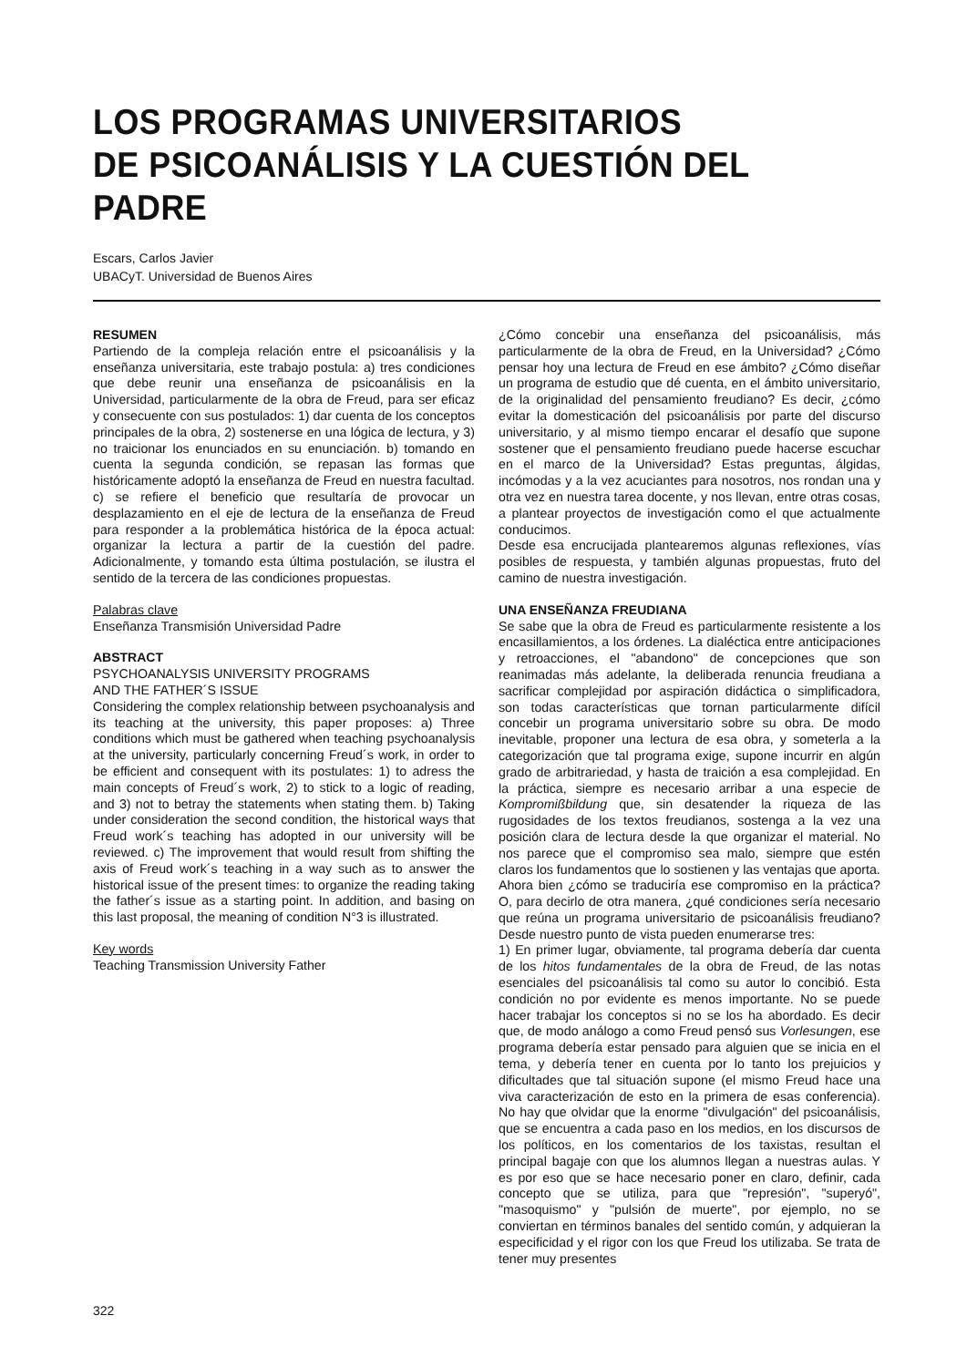LOS PROGRAMAS UNIVERSITARIOS
DE PSICOANÁLISIS Y LA CUESTIÓN DEL PADRE
Escars, Carlos Javier
UBACyT. Universidad de Buenos Aires
RESUMEN
Partiendo de la compleja relación entre el psicoanálisis y la enseñanza universitaria, este trabajo postula: a) tres condiciones que debe reunir una enseñanza de psicoanálisis en la Universidad, particularmente de la obra de Freud, para ser eficaz y consecuente con sus postulados: 1) dar cuenta de los conceptos principales de la obra, 2) sostenerse en una lógica de lectura, y 3) no traicionar los enunciados en su enunciación. b) tomando en cuenta la segunda condición, se repasan las formas que históricamente adoptó la enseñanza de Freud en nuestra facultad. c) se refiere el beneficio que resultaría de provocar un desplazamiento en el eje de lectura de la enseñanza de Freud para responder a la problemática histórica de la época actual: organizar la lectura a partir de la cuestión del padre. Adicionalmente, y tomando esta última postulación, se ilustra el sentido de la tercera de las condiciones propuestas.
Palabras clave
Enseñanza Transmisión Universidad Padre
ABSTRACT
PSYCHOANALYSIS UNIVERSITY PROGRAMS
AND THE FATHER´S ISSUE
Considering the complex relationship between psychoanalysis and its teaching at the university, this paper proposes: a) Three conditions which must be gathered when teaching psychoanalysis at the university, particularly concerning Freud´s work, in order to be efficient and consequent with its postulates: 1) to adress the main concepts of Freud´s work, 2) to stick to a logic of reading, and 3) not to betray the statements when stating them. b) Taking under consideration the second condition, the historical ways that Freud work´s teaching has adopted in our university will be reviewed. c) The improvement that would result from shifting the axis of Freud work´s teaching in a way such as to answer the historical issue of the present times: to organize the reading taking the father´s issue as a starting point. In addition, and basing on this last proposal, the meaning of condition N°3 is illustrated.
Key words
Teaching Transmission University Father
¿Cómo concebir una enseñanza del psicoanálisis, más particularmente de la obra de Freud, en la Universidad? ¿Cómo pensar hoy una lectura de Freud en ese ámbito? ¿Cómo diseñar un programa de estudio que dé cuenta, en el ámbito universitario, de la originalidad del pensamiento freudiano? Es decir, ¿cómo evitar la domesticación del psicoanálisis por parte del discurso universitario, y al mismo tiempo encarar el desafío que supone sostener que el pensamiento freudiano puede hacerse escuchar en el marco de la Universidad? Estas preguntas, álgidas, incómodas y a la vez acuciantes para nosotros, nos rondan una y otra vez en nuestra tarea docente, y nos llevan, entre otras cosas, a plantear proyectos de investigación como el que actualmente conducimos.
Desde esa encrucijada plantearemos algunas reflexiones, vías posibles de respuesta, y también algunas propuestas, fruto del camino de nuestra investigación.
UNA ENSEÑANZA FREUDIANA
Se sabe que la obra de Freud es particularmente resistente a los encasillamientos, a los órdenes. La dialéctica entre anticipaciones y retroacciones, el "abandono" de concepciones que son reanimadas más adelante, la deliberada renuncia freudiana a sacrificar complejidad por aspiración didáctica o simplificadora, son todas características que tornan particularmente difícil concebir un programa universitario sobre su obra. De modo inevitable, proponer una lectura de esa obra, y someterla a la categorización que tal programa exige, supone incurrir en algún grado de arbitrariedad, y hasta de traición a esa complejidad. En la práctica, siempre es necesario arribar a una especie de Kompromißbildung que, sin desatender la riqueza de las rugosidades de los textos freudianos, sostenga a la vez una posición clara de lectura desde la que organizar el material. No nos parece que el compromiso sea malo, siempre que estén claros los fundamentos que lo sostienen y las ventajas que aporta.
Ahora bien ¿cómo se traduciría ese compromiso en la práctica? O, para decirlo de otra manera, ¿qué condiciones sería necesario que reúna un programa universitario de psicoanálisis freudiano? Desde nuestro punto de vista pueden enumerarse tres:
1) En primer lugar, obviamente, tal programa debería dar cuenta de los hitos fundamentales de la obra de Freud, de las notas esenciales del psicoanálisis tal como su autor lo concibió. Esta condición no por evidente es menos importante. No se puede hacer trabajar los conceptos si no se los ha abordado. Es decir que, de modo análogo a como Freud pensó sus Vorlesungen, ese programa debería estar pensado para alguien que se inicia en el tema, y debería tener en cuenta por lo tanto los prejuicios y dificultades que tal situación supone (el mismo Freud hace una viva caracterización de esto en la primera de esas conferencia). No hay que olvidar que la enorme "divulgación" del psicoanálisis, que se encuentra a cada paso en los medios, en los discursos de los políticos, en los comentarios de los taxistas, resultan el principal bagaje con que los alumnos llegan a nuestras aulas. Y es por eso que se hace necesario poner en claro, definir, cada concepto que se utiliza, para que "represión", "superyó", "masoquismo" y "pulsión de muerte", por ejemplo, no se conviertan en términos banales del sentido común, y adquieran la especificidad y el rigor con los que Freud los utilizaba. Se trata de tener muy presentes
322